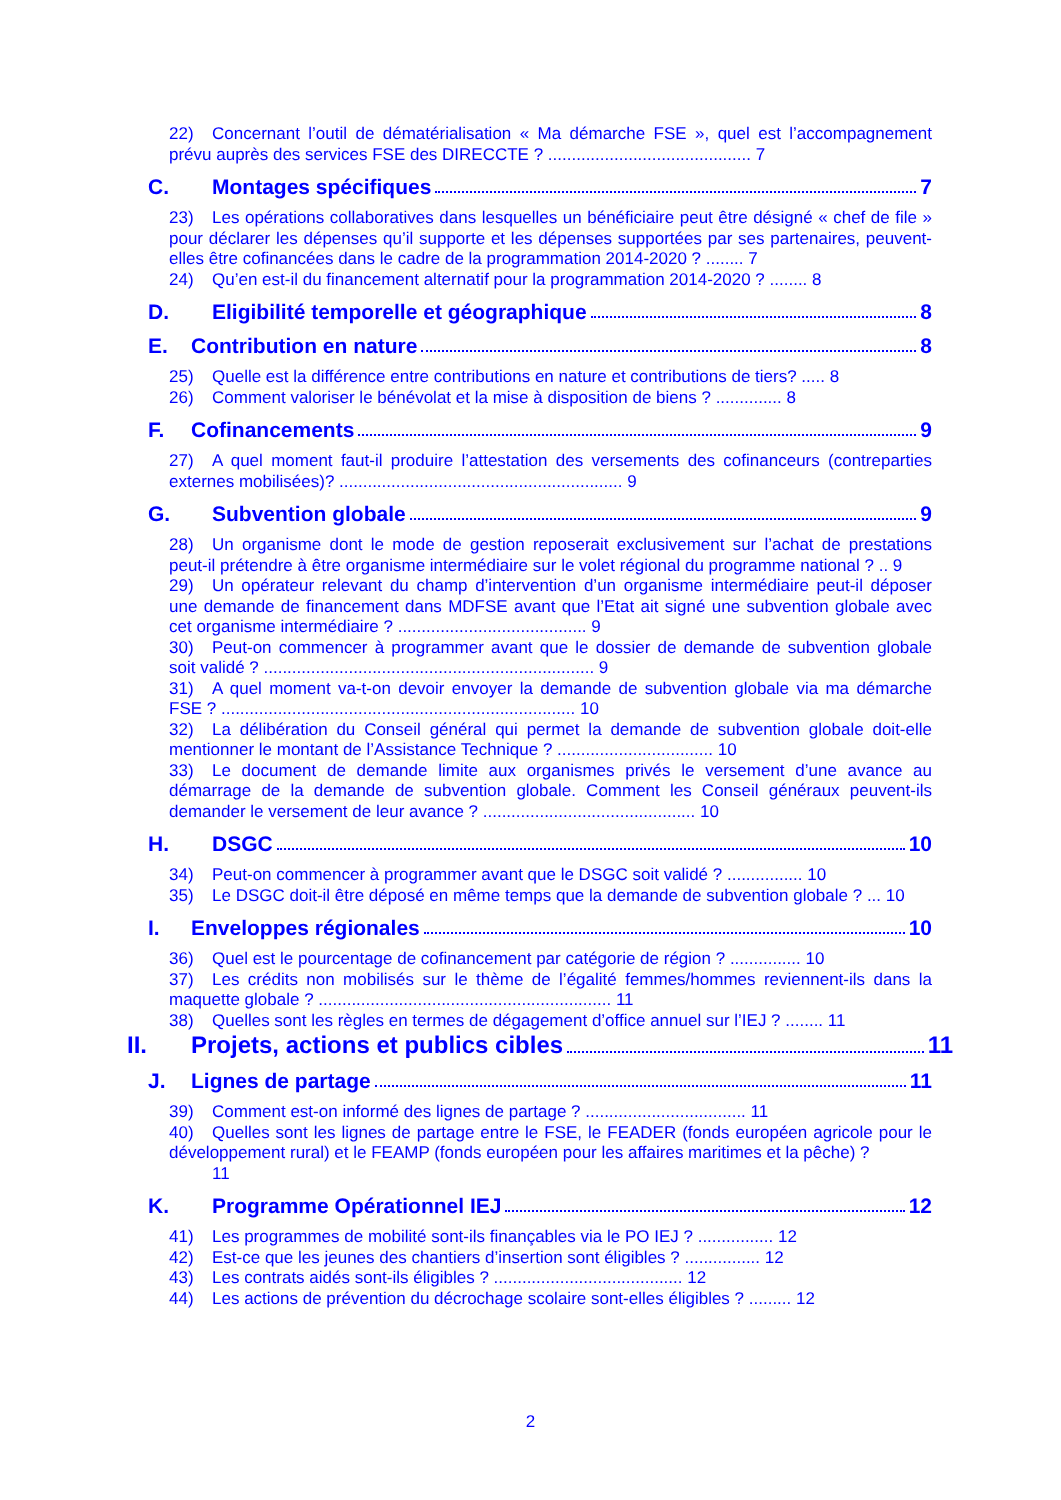22) Concernant l’outil de dématérialisation « Ma démarche FSE », quel est l’accompagnement prévu auprès des services FSE des DIRECCTE ? ........................................... 7
C. Montages spécifiques 7
23) Les opérations collaboratives dans lesquelles un bénéficiaire peut être désigné « chef de file » pour déclarer les dépenses qu’il supporte et les dépenses supportées par ses partenaires, peuvent-elles être cofinancées dans le cadre de la programmation 2014-2020 ? ........ 7
24) Qu’en est-il du financement alternatif pour la programmation 2014-2020 ? ........ 8
D. Eligibilité temporelle et géographique 8
E. Contribution en nature 8
25) Quelle est la différence entre contributions en nature et contributions de tiers? ..... 8
26) Comment valoriser le bénévolat et la mise à disposition de biens ? .............. 8
F. Cofinancements 9
27) A quel moment faut-il produire l’attestation des versements des cofinanceurs (contreparties externes mobilisées)? ............................................................ 9
G. Subvention globale 9
28) Un organisme dont le mode de gestion reposerait exclusivement sur l’achat de prestations peut-il prétendre à être organisme intermédiaire sur le volet régional du programme national ? .. 9
29) Un opérateur relevant du champ d’intervention d’un organisme intermédiaire peut-il déposer une demande de financement dans MDFSE avant que l’Etat ait signé une subvention globale avec cet organisme intermédiaire ? ........................................ 9
30) Peut-on commencer à programmer avant que le dossier de demande de subvention globale soit validé ? ...................................................................... 9
31) A quel moment va-t-on devoir envoyer la demande de subvention globale via ma démarche FSE ? ........................................................................... 10
32) La délibération du Conseil général qui permet la demande de subvention globale doit-elle mentionner le montant de l’Assistance Technique ? ................................. 10
33) Le document de demande limite aux organismes privés le versement d’une avance au démarrage de la demande de subvention globale. Comment les Conseil généraux peuvent-ils demander le versement de leur avance ? ............................................. 10
H. DSGC 10
34) Peut-on commencer à programmer avant que le DSGC soit validé ? ................ 10
35) Le DSGC doit-il être déposé en même temps que la demande de subvention globale ? ... 10
I. Enveloppes régionales 10
36) Quel est le pourcentage de cofinancement par catégorie de région ? ............... 10
37) Les crédits non mobilisés sur le thème de l’égalité femmes/hommes reviennent-ils dans la maquette globale ? .............................................................. 11
38) Quelles sont les règles en termes de dégagement d’office annuel sur l’IEJ ? ........ 11
II. Projets, actions et publics cibles 11
J. Lignes de partage 11
39) Comment est-on informé des lignes de partage ? .................................. 11
40) Quelles sont les lignes de partage entre le FSE, le FEADER (fonds européen agricole pour le développement rural) et le FEAMP (fonds européen pour les affaires maritimes et la pêche) ?
11
K. Programme Opérationnel IEJ 12
41) Les programmes de mobilité sont-ils finançables via le PO IEJ ? ................ 12
42) Est-ce que les jeunes des chantiers d’insertion sont éligibles ? ................ 12
43) Les contrats aidés sont-ils éligibles ? ........................................ 12
44) Les actions de prévention du décrochage scolaire sont-elles éligibles ? ......... 12
2